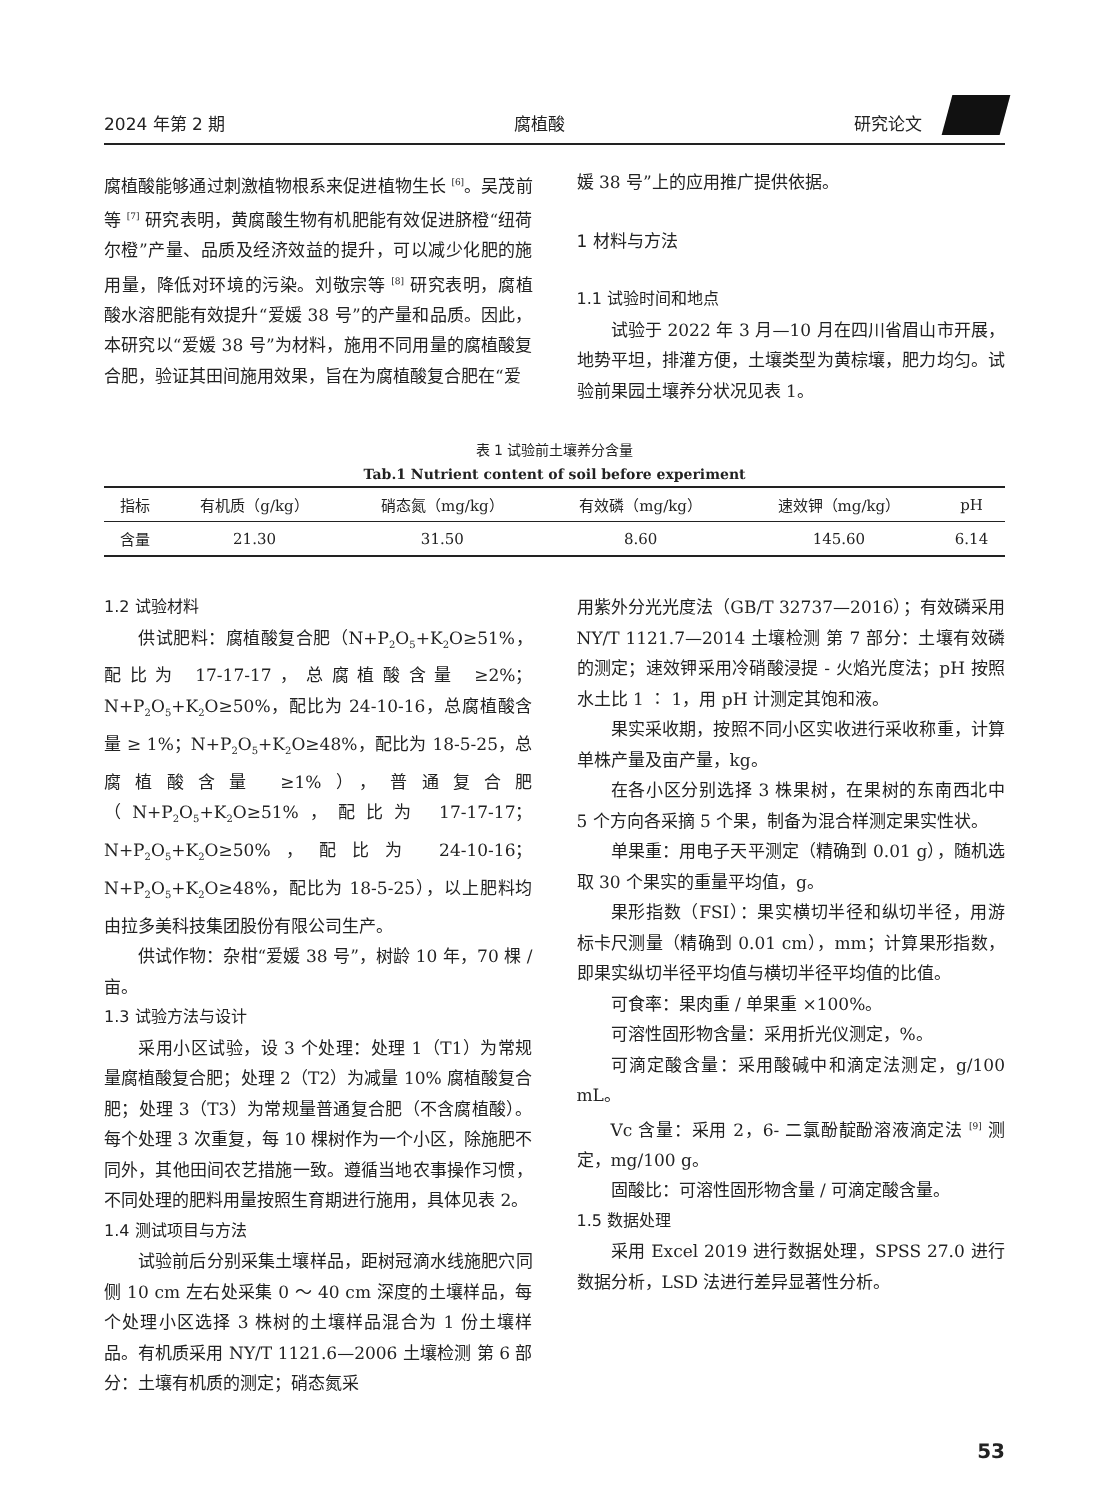2024 年第 2 期 腐植酸 研究论文
腐植酸能够通过刺激植物根系来促进植物生长 <sup>[6]</sup>。吴茂前等 <sup>[7]</sup> 研究表明，黄腐酸生物有机肥能有效促进脐橙“纽荷尔橙”产量、品质及经济效益的提升，可以减少化肥的施用量，降低对环境的污染。刘敬宗等 <sup>[8]</sup> 研究表明，腐植酸水溶肥能有效提升“爱媛 38 号”的产量和品质。因此，本研究以“爱媛 38 号”为材料，施用不同用量的腐植酸复合肥，验证其田间施用效果，旨在为腐植酸复合肥在“爱
媛 38 号”上的应用推广提供依据。
1 材料与方法
1.1 试验时间和地点
试验于 2022 年 3 月—10 月在四川省眉山市开展，地势平坦，排灌方便，土壤类型为黄棕壤，肥力均匀。试验前果园土壤养分状况见表 1。
表 1 试验前土壤养分含量
Tab.1 Nutrient content of soil before experiment
| 指标 | 有机质（g/kg） | 硝态氮（mg/kg） | 有效磷（mg/kg） | 速效钾（mg/kg） | pH |
| --- | --- | --- | --- | --- | --- |
| 含量 | 21.30 | 31.50 | 8.60 | 145.60 | 6.14 |
1.2 试验材料
供试肥料：腐植酸复合肥（N+P<sub>2</sub>O<sub>5</sub>+K<sub>2</sub>O≥51%，配比为 17-17-17，总腐植酸含量 ≥2%；N+P<sub>2</sub>O<sub>5</sub>+K<sub>2</sub>O≥50%，配比为 24-10-16，总腐植酸含量 ≥ 1%；N+P<sub>2</sub>O<sub>5</sub>+K<sub>2</sub>O≥48%，配比为 18-5-25，总腐植酸含量 ≥1%），普通复合肥（N+P<sub>2</sub>O<sub>5</sub>+K<sub>2</sub>O≥51%，配比为 17-17-17；N+P<sub>2</sub>O<sub>5</sub>+K<sub>2</sub>O≥50%，配比为 24-10-16；N+P<sub>2</sub>O<sub>5</sub>+K<sub>2</sub>O≥48%，配比为 18-5-25），以上肥料均由拉多美科技集团股份有限公司生产。
供试作物：杂柑“爱媛 38 号”，树龄 10 年，70 棵 / 亩。
1.3 试验方法与设计
采用小区试验，设 3 个处理：处理 1（T1）为常规量腐植酸复合肥；处理 2（T2）为减量 10% 腐植酸复合肥；处理 3（T3）为常规量普通复合肥（不含腐植酸）。每个处理 3 次重复，每 10 棵树作为一个小区，除施肥不同外，其他田间农艺措施一致。遵循当地农事操作习惯，不同处理的肥料用量按照生育期进行施用，具体见表 2。
1.4 测试项目与方法
试验前后分别采集土壤样品，距树冠滴水线施肥穴同侧 10 cm 左右处采集 0 ～ 40 cm 深度的土壤样品，每个处理小区选择 3 株树的土壤样品混合为 1 份土壤样品。有机质采用 NY/T 1121.6—2006 土壤检测 第 6 部分：土壤有机质的测定；硝态氮采
用紫外分光光度法（GB/T 32737—2016）；有效磷采用 NY/T 1121.7—2014 土壤检测 第 7 部分：土壤有效磷的测定；速效钾采用冷硝酸浸提 - 火焰光度法；pH 按照水土比 1 ∶ 1，用 pH 计测定其饱和液。
果实采收期，按照不同小区实收进行采收称重，计算单株产量及亩产量，kg。
在各小区分别选择 3 株果树，在果树的东南西北中 5 个方向各采摘 5 个果，制备为混合样测定果实性状。
单果重：用电子天平测定（精确到 0.01 g），随机选取 30 个果实的重量平均值，g。
果形指数（FSI）：果实横切半径和纵切半径，用游标卡尺测量（精确到 0.01 cm），mm；计算果形指数，即果实纵切半径平均值与横切半径平均值的比值。
可食率：果肉重 / 单果重 ×100%。
可溶性固形物含量：采用折光仪测定，%。
可滴定酸含量：采用酸碱中和滴定法测定，g/100 mL。
Vc 含量：采用 2，6- 二氯酚靛酚溶液滴定法 <sup>[9]</sup> 测定，mg/100 g。
固酸比：可溶性固形物含量 / 可滴定酸含量。
1.5 数据处理
采用 Excel 2019 进行数据处理，SPSS 27.0 进行数据分析，LSD 法进行差异显著性分析。
53